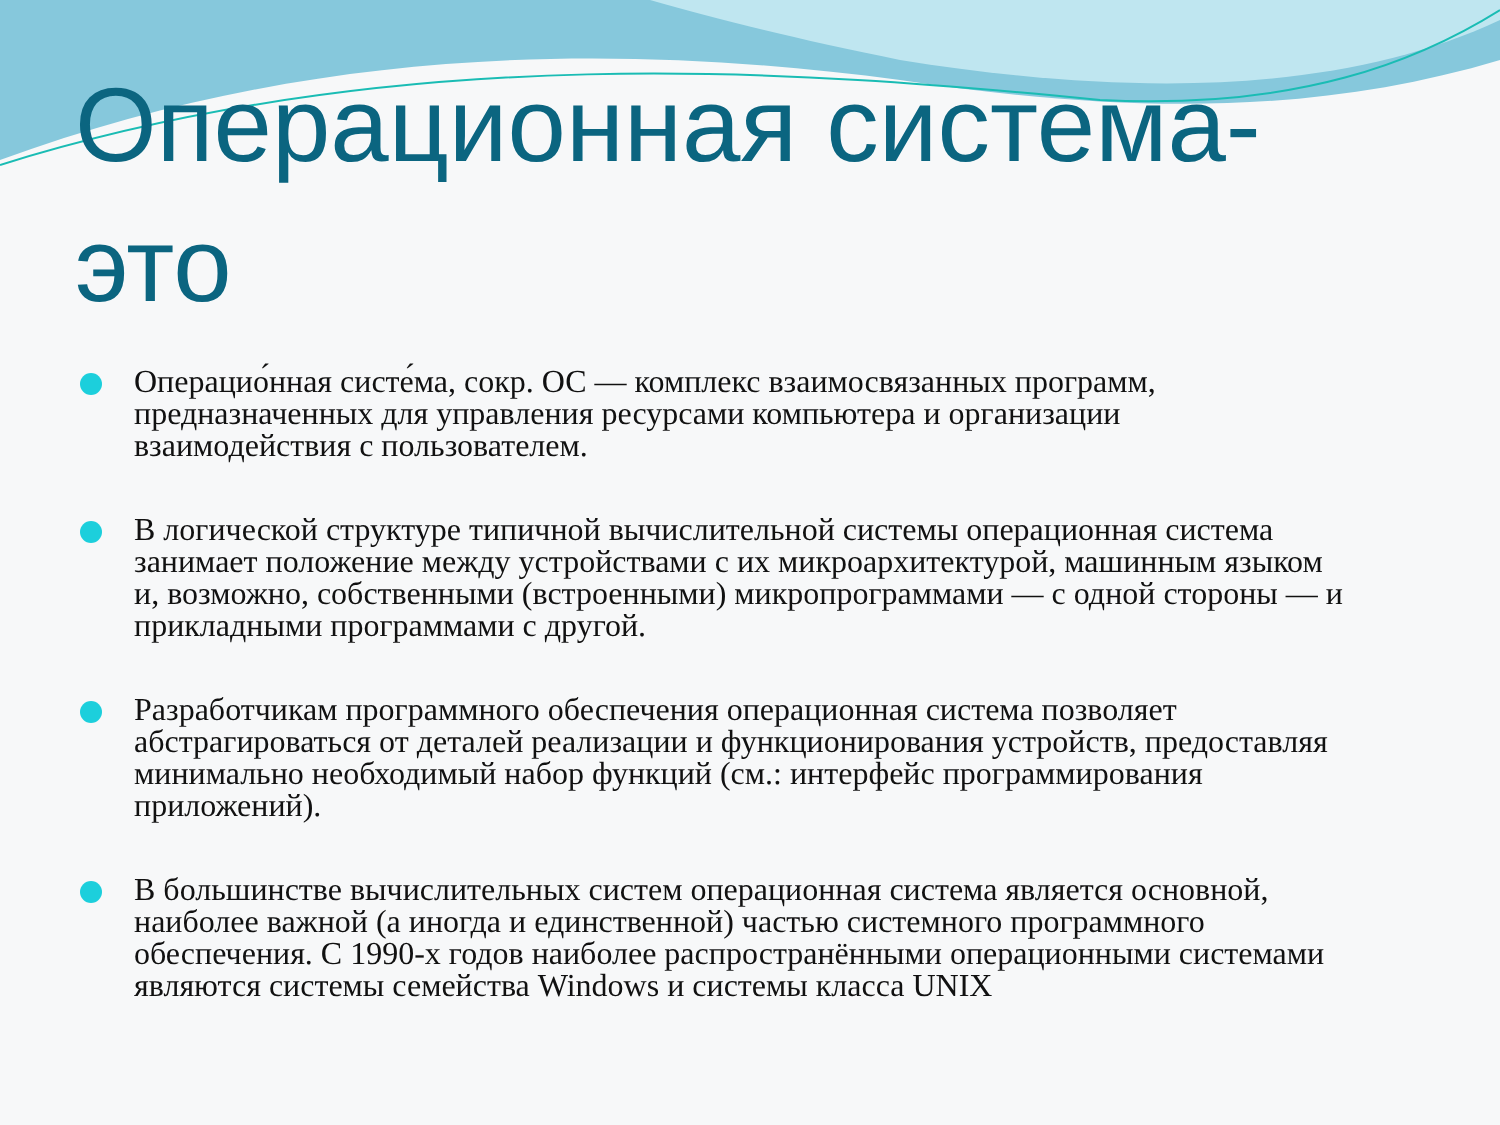Операционная система-
это
Операцио́нная систе́ма, сокр. ОС — комплекс взаимосвязанных программ, предназначенных для управления ресурсами компьютера и организации взаимодействия с пользователем.
В логической структуре типичной вычислительной системы операционная система занимает положение между устройствами с их микроархитектурой, машинным языком и, возможно, собственными (встроенными) микропрограммами — с одной стороны — и прикладными программами с другой.
Разработчикам программного обеспечения операционная система позволяет абстрагироваться от деталей реализации и функционирования устройств, предоставляя минимально необходимый набор функций (см.: интерфейс программирования приложений).
В большинстве вычислительных систем операционная система является основной, наиболее важной (а иногда и единственной) частью системного программного обеспечения. С 1990-х годов наиболее распространёнными операционными системами являются системы семейства Windows и системы класса UNIX